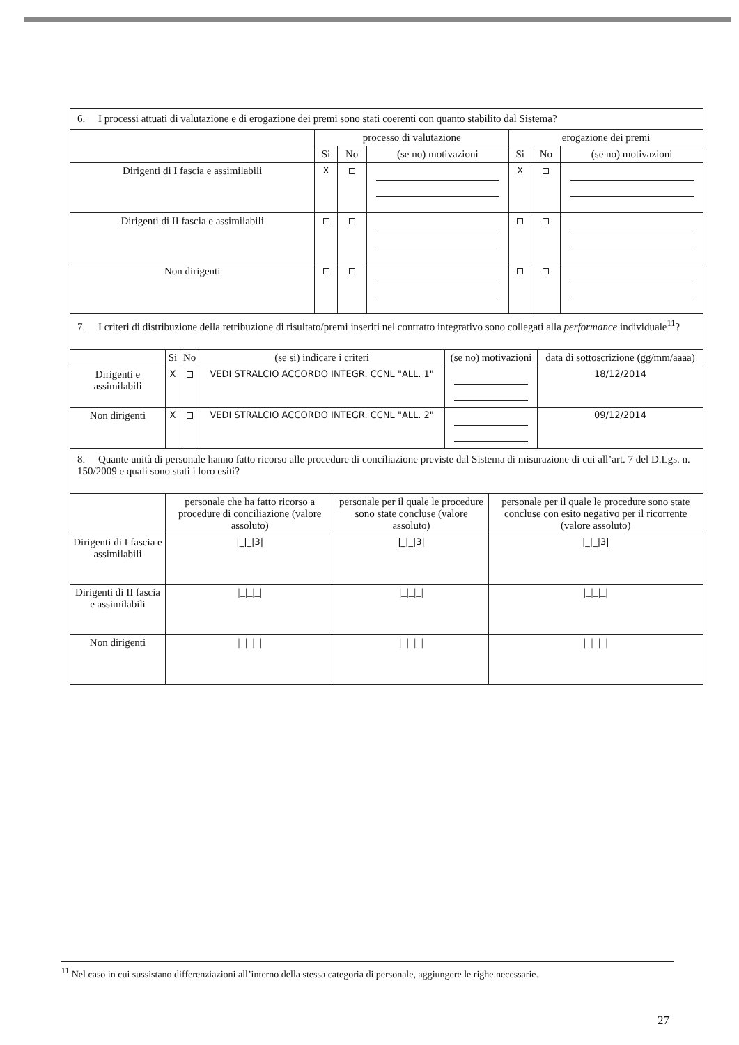| 6. I processi attuati di valutazione e di erogazione dei premi sono stati coerenti con quanto stabilito dal Sistema? | | | | | | |
| | processo di valutazione | | | erogazione dei premi | | |
| | Si | No | (se no) motivazioni | Si | No | (se no) motivazioni |
| Dirigenti di I fascia e assimilabili | X | | | X | | |
| Dirigenti di II fascia e assimilabili | | | | | | |
| Non dirigenti | | | | | | |
| 7. I criteri di distribuzione della retribuzione di risultato/premi inseriti nel contratto integrativo sono collegati alla performance individuale<sup>11</sup>? | | | | | |
| | Si | No | (se si) indicare i criteri | (se no) motivazioni | data di sottoscrizione (gg/mm/aaaa) |
| Dirigenti e assimilabili | X | | VEDI STRALCIO ACCORDO INTEGR. CCNL "ALL. 1" | | 18/12/2014 |
| Non dirigenti | X | | VEDI STRALCIO ACCORDO INTEGR. CCNL "ALL. 2" | | 09/12/2014 |
| 8. Quante unità di personale hanno fatto ricorso alle procedure di conciliazione previste dal Sistema di misurazione di cui all’art. 7 del D.Lgs. n. 150/2009 e quali sono stati i loro esiti? | | | |
| | personale che ha fatto ricorso a procedure di conciliazione (valore assoluto) | personale per il quale le procedure sono state concluse (valore assoluto) | personale per il quale le procedure sono state concluse con esito negativo per il ricorrente (valore assoluto) |
| Dirigenti di I fascia e assimilabili | /_/_/3/ | /_/_/3/ | /_/_/3/ |
| Dirigenti di II fascia e assimilabili | /_/_/_/ | /_/_/_/ | /_/_/_/ |
| Non dirigenti | /_/_/_/ | /_/_/_/ | /_/_/_/ |
<sup>11</sup> Nel caso in cui sussistano differenziazioni all’interno della stessa categoria di personale, aggiungere le righe necessarie.
27